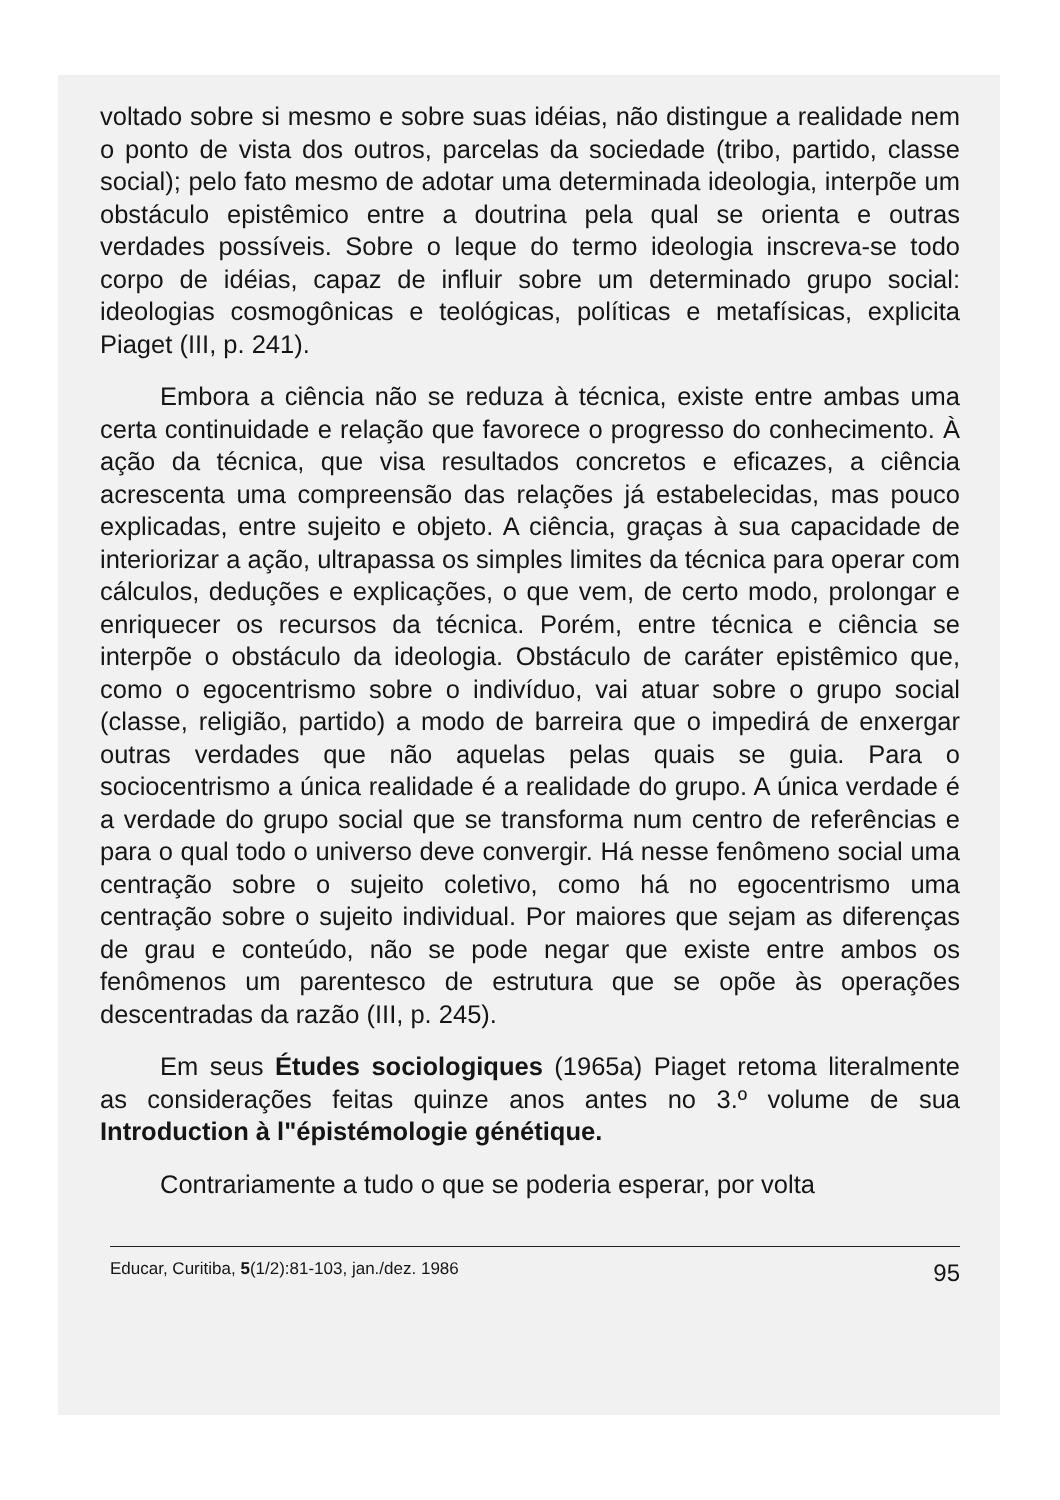voltado sobre si mesmo e sobre suas idéias, não distingue a realidade nem o ponto de vista dos outros, parcelas da sociedade (tribo, partido, classe social); pelo fato mesmo de adotar uma determinada ideologia, interpõe um obstáculo epistêmico entre a doutrina pela qual se orienta e outras verdades possíveis. Sobre o leque do termo ideologia inscreva-se todo corpo de idéias, capaz de influir sobre um determinado grupo social: ideologias cosmogônicas e teológicas, políticas e metafísicas, explicita Piaget (III, p. 241).
Embora a ciência não se reduza à técnica, existe entre ambas uma certa continuidade e relação que favorece o progresso do conhecimento. À ação da técnica, que visa resultados concretos e eficazes, a ciência acrescenta uma compreensão das relações já estabelecidas, mas pouco explicadas, entre sujeito e objeto. A ciência, graças à sua capacidade de interiorizar a ação, ultrapassa os simples limites da técnica para operar com cálculos, deduções e explicações, o que vem, de certo modo, prolongar e enriquecer os recursos da técnica. Porém, entre técnica e ciência se interpõe o obstáculo da ideologia. Obstáculo de caráter epistêmico que, como o egocentrismo sobre o indivíduo, vai atuar sobre o grupo social (classe, religião, partido) a modo de barreira que o impedirá de enxergar outras verdades que não aquelas pelas quais se guia. Para o sociocentrismo a única realidade é a realidade do grupo. A única verdade é a verdade do grupo social que se transforma num centro de referências e para o qual todo o universo deve convergir. Há nesse fenômeno social uma centração sobre o sujeito coletivo, como há no egocentrismo uma centração sobre o sujeito individual. Por maiores que sejam as diferenças de grau e conteúdo, não se pode negar que existe entre ambos os fenômenos um parentesco de estrutura que se opõe às operações descentradas da razão (III, p. 245).
Em seus Études sociologiques (1965a) Piaget retoma literalmente as considerações feitas quinze anos antes no 3.º volume de sua Introduction à l"épistémologie génétique.
Contrariamente a tudo o que se poderia esperar, por volta
Educar, Curitiba, 5(1/2):81-103, jan./dez. 1986 95